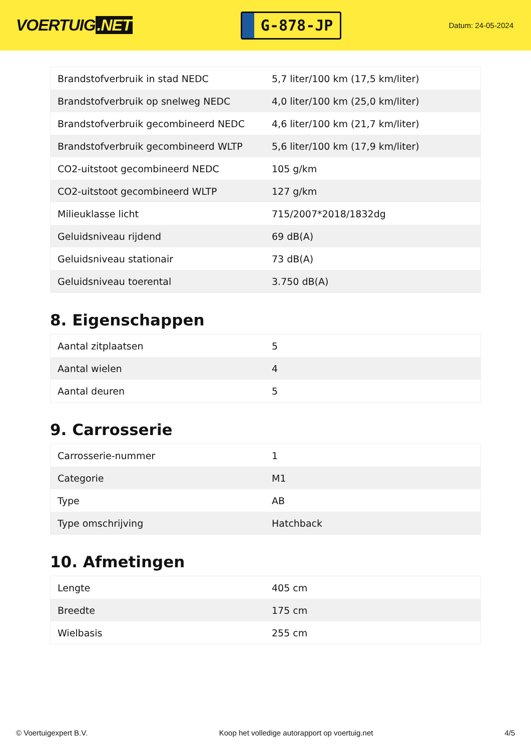VOERTUIG.NET
G-878-JP
Datum: 24-05-2024
| Brandstofverbruik in stad NEDC | 5,7 liter/100 km (17,5 km/liter) |
| Brandstofverbruik op snelweg NEDC | 4,0 liter/100 km (25,0 km/liter) |
| Brandstofverbruik gecombineerd NEDC | 4,6 liter/100 km (21,7 km/liter) |
| Brandstofverbruik gecombineerd WLTP | 5,6 liter/100 km (17,9 km/liter) |
| CO2-uitstoot gecombineerd NEDC | 105 g/km |
| CO2-uitstoot gecombineerd WLTP | 127 g/km |
| Milieuklasse licht | 715/2007*2018/1832dg |
| Geluidsniveau rijdend | 69 dB(A) |
| Geluidsniveau stationair | 73 dB(A) |
| Geluidsniveau toerental | 3.750 dB(A) |
8. Eigenschappen
| Aantal zitplaatsen | 5 |
| Aantal wielen | 4 |
| Aantal deuren | 5 |
9. Carrosserie
| Carrosserie-nummer | 1 |
| Categorie | M1 |
| Type | AB |
| Type omschrijving | Hatchback |
10. Afmetingen
| Lengte | 405 cm |
| Breedte | 175 cm |
| Wielbasis | 255 cm |
© Voertuigexpert B.V. Koop het volledige autorapport op voertuig.net 4/5